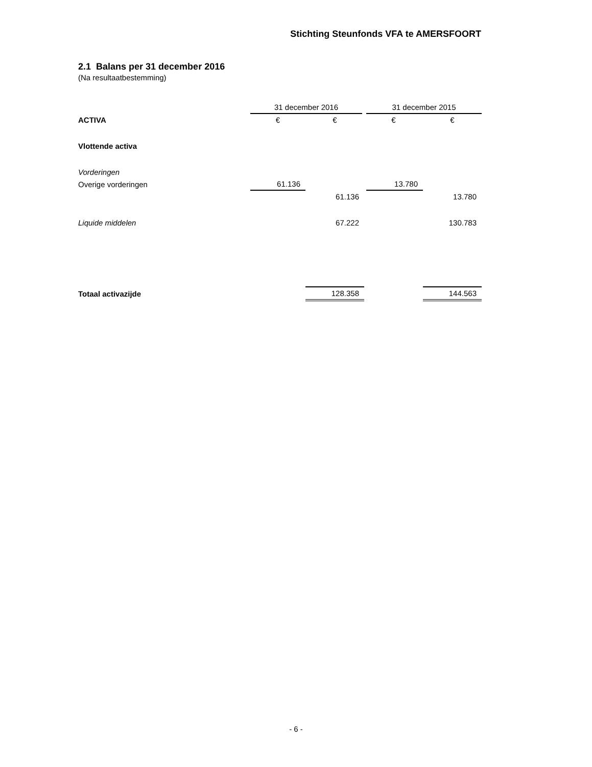Stichting Steunfonds VFA te AMERSFOORT
2.1 Balans per 31 december 2016
(Na resultaatbestemming)
| | 31 december 2016 | | 31 december 2015 | |
| --- | --- | --- | --- | --- |
| ACTIVA | € | € | € | € |
| Vlottende activa | | | | |
| Vorderingen | | | | |
| Overige vorderingen | 61.136 | | 13.780 | |
| | | 61.136 | | 13.780 |
| Liquide middelen | | 67.222 | | 130.783 |
| Totaal activazijde | | 128.358 | | 144.563 |
- 6 -